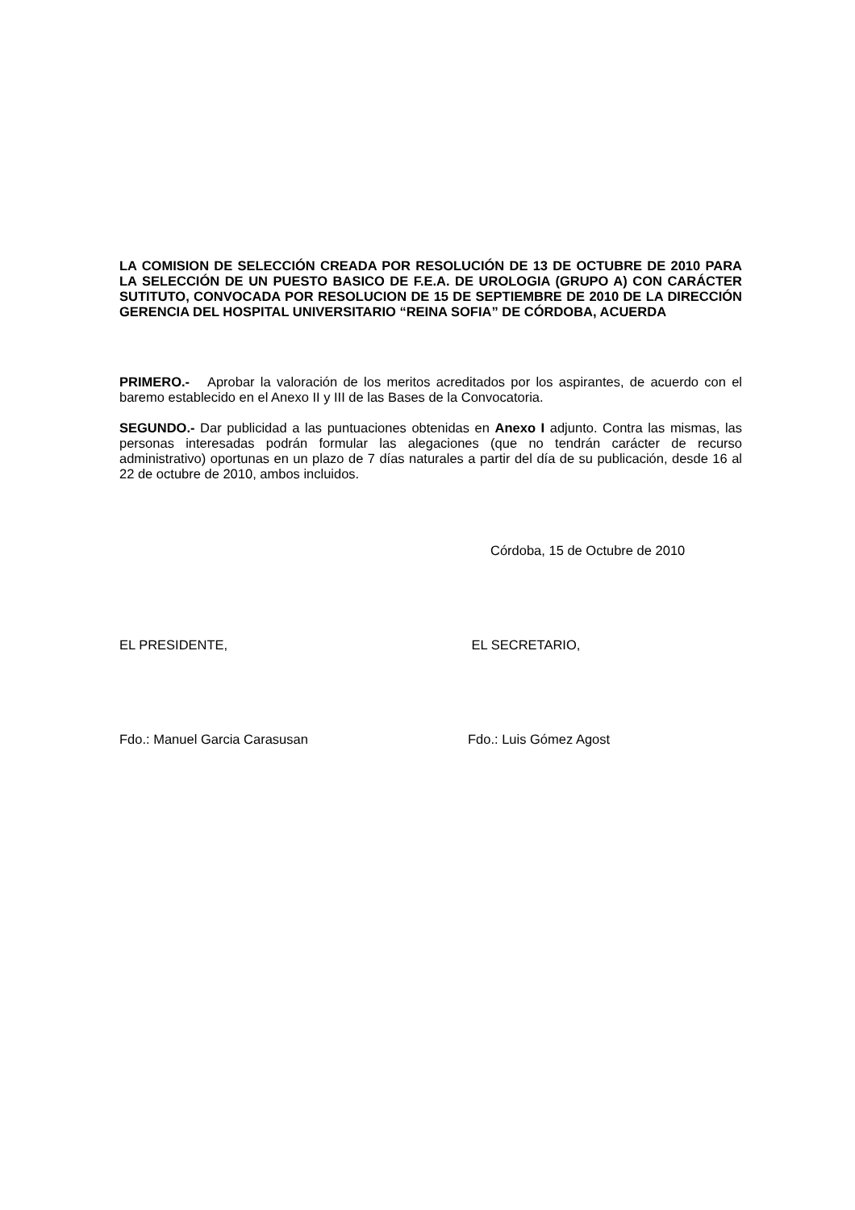LA COMISION DE SELECCIÓN CREADA POR RESOLUCIÓN DE 13 DE OCTUBRE DE 2010 PARA LA SELECCIÓN DE UN PUESTO BASICO DE F.E.A. DE UROLOGIA (GRUPO A) CON CARÁCTER SUTITUTO, CONVOCADA POR RESOLUCION DE 15 DE SEPTIEMBRE DE 2010 DE LA DIRECCIÓN GERENCIA DEL HOSPITAL UNIVERSITARIO “REINA SOFIA” DE CÓRDOBA, ACUERDA
PRIMERO.- Aprobar la valoración de los meritos acreditados por los aspirantes, de acuerdo con el baremo establecido en el Anexo II y III de las Bases de la Convocatoria.
SEGUNDO.- Dar publicidad a las puntuaciones obtenidas en Anexo I adjunto. Contra las mismas, las personas interesadas podrán formular las alegaciones (que no tendrán carácter de recurso administrativo) oportunas en un plazo de 7 días naturales a partir del día de su publicación, desde 16 al 22 de octubre de 2010, ambos incluidos.
Córdoba, 15 de Octubre de 2010
EL PRESIDENTE, EL SECRETARIO,
Fdo.: Manuel Garcia Carasusan Fdo.: Luis Gómez Agost